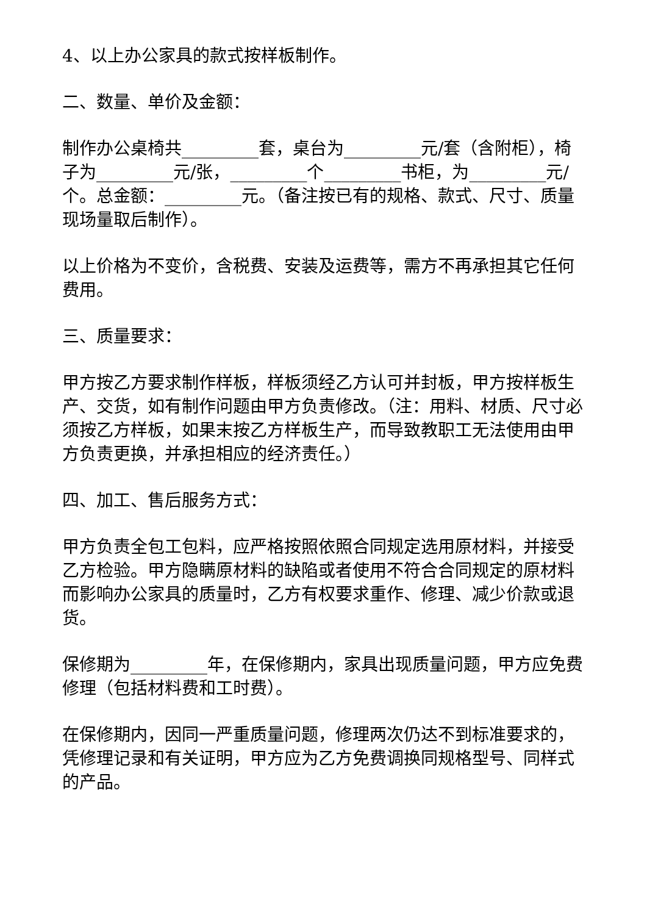4、以上办公家具的款式按样板制作。
二、数量、单价及金额：
制作办公桌椅共_________套，桌台为_________元/套（含附柜），椅子为_________元/张，_________个_________书柜，为_________元/个。总金额：_________元。（备注按已有的规格、款式、尺寸、质量现场量取后制作）。
以上价格为不变价，含税费、安装及运费等，需方不再承担其它任何费用。
三、质量要求：
甲方按乙方要求制作样板，样板须经乙方认可并封板，甲方按样板生产、交货，如有制作问题由甲方负责修改。（注：用料、材质、尺寸必须按乙方样板，如果末按乙方样板生产，而导致教职工无法使用由甲方负责更换，并承担相应的经济责任。）
四、加工、售后服务方式：
甲方负责全包工包料，应严格按照依照合同规定选用原材料，并接受乙方检验。甲方隐瞒原材料的缺陷或者使用不符合合同规定的原材料而影响办公家具的质量时，乙方有权要求重作、修理、减少价款或退货。
保修期为_________年，在保修期内，家具出现质量问题，甲方应免费修理（包括材料费和工时费）。
在保修期内，因同一严重质量问题，修理两次仍达不到标准要求的，凭修理记录和有关证明，甲方应为乙方免费调换同规格型号、同样式的产品。